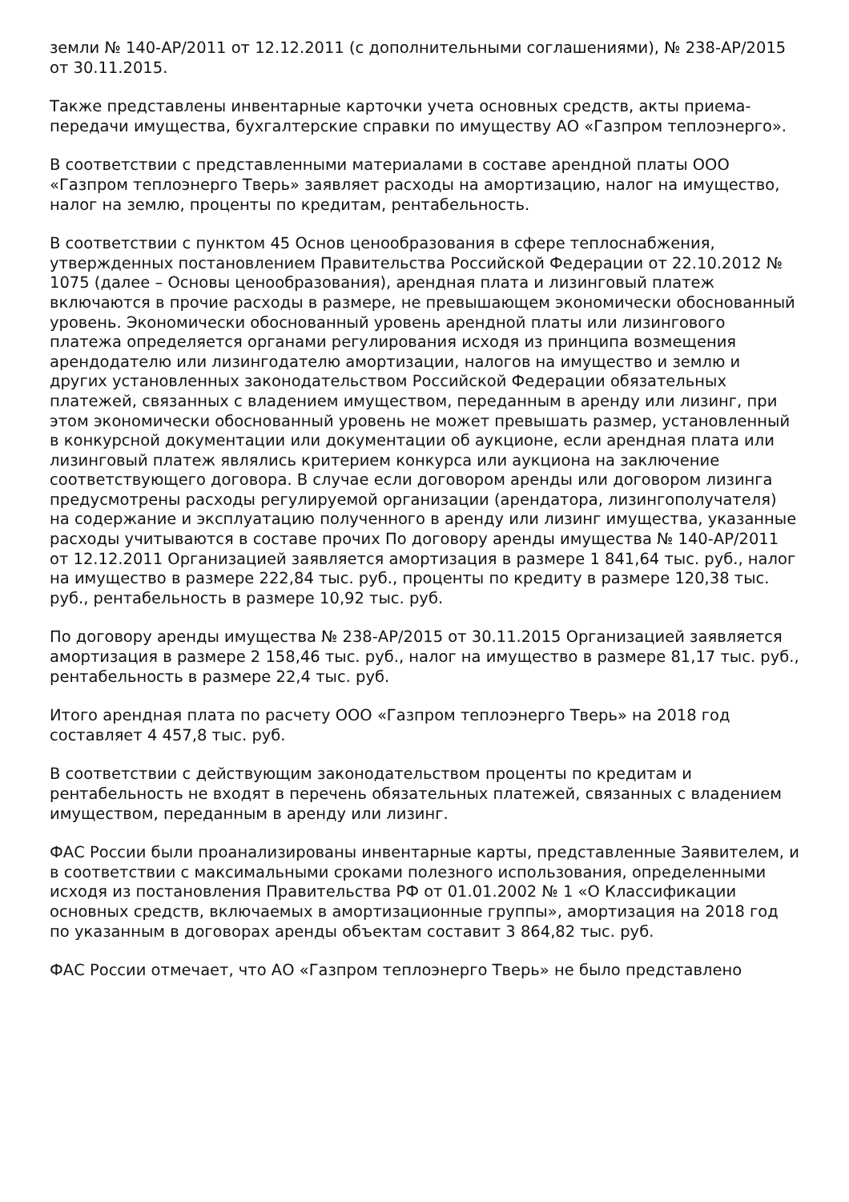земли № 140-АР/2011 от 12.12.2011 (с дополнительными соглашениями), № 238-АР/2015 от 30.11.2015.
Также представлены инвентарные карточки учета основных средств, акты приема-передачи имущества, бухгалтерские справки по имуществу АО «Газпром теплоэнерго».
В соответствии с представленными материалами в составе арендной платы ООО «Газпром теплоэнерго Тверь» заявляет расходы на амортизацию, налог на имущество, налог на землю, проценты по кредитам, рентабельность.
В соответствии с пунктом 45 Основ ценообразования в сфере теплоснабжения, утвержденных постановлением Правительства Российской Федерации от 22.10.2012 № 1075 (далее – Основы ценообразования), арендная плата и лизинговый платеж включаются в прочие расходы в размере, не превышающем экономически обоснованный уровень. Экономически обоснованный уровень арендной платы или лизингового платежа определяется органами регулирования исходя из принципа возмещения арендодателю или лизингодателю амортизации, налогов на имущество и землю и других установленных законодательством Российской Федерации обязательных платежей, связанных с владением имуществом, переданным в аренду или лизинг, при этом экономически обоснованный уровень не может превышать размер, установленный в конкурсной документации или документации об аукционе, если арендная плата или лизинговый платеж являлись критерием конкурса или аукциона на заключение соответствующего договора. В случае если договором аренды или договором лизинга предусмотрены расходы регулируемой организации (арендатора, лизингополучателя) на содержание и эксплуатацию полученного в аренду или лизинг имущества, указанные расходы учитываются в составе прочих По договору аренды имущества № 140-АР/2011 от 12.12.2011 Организацией заявляется амортизация в размере 1 841,64 тыс. руб., налог на имущество в размере 222,84 тыс. руб., проценты по кредиту в размере 120,38 тыс. руб., рентабельность в размере 10,92 тыс. руб.
По договору аренды имущества № 238-АР/2015 от 30.11.2015 Организацией заявляется амортизация в размере 2 158,46 тыс. руб., налог на имущество в размере 81,17 тыс. руб., рентабельность в размере 22,4 тыс. руб.
Итого арендная плата по расчету ООО «Газпром теплоэнерго Тверь» на 2018 год составляет 4 457,8 тыс. руб.
В соответствии с действующим законодательством проценты по кредитам и рентабельность не входят в перечень обязательных платежей, связанных с владением имуществом, переданным в аренду или лизинг.
ФАС России были проанализированы инвентарные карты, представленные Заявителем, и в соответствии с максимальными сроками полезного использования, определенными исходя из постановления Правительства РФ от 01.01.2002 № 1 «О Классификации основных средств, включаемых в амортизационные группы», амортизация на 2018 год по указанным в договорах аренды объектам составит 3 864,82 тыс. руб.
ФАС России отмечает, что АО «Газпром теплоэнерго Тверь» не было представлено